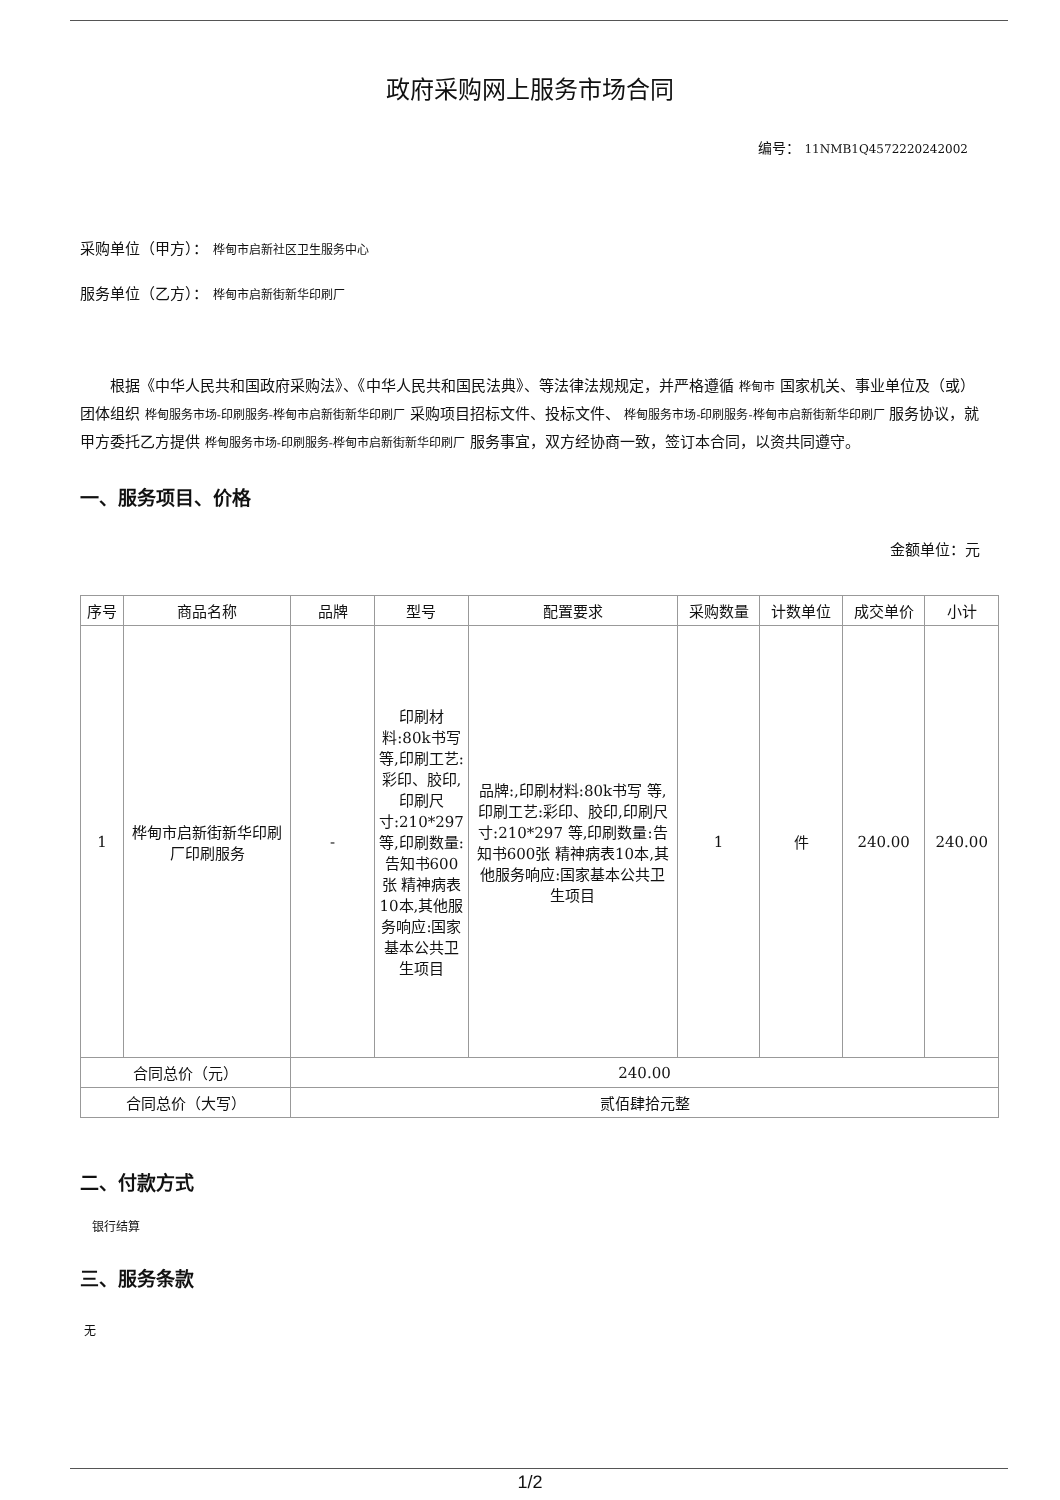政府采购网上服务市场合同
编号： 11NMB1Q4572220242002
采购单位（甲方）： 桦甸市启新社区卫生服务中心
服务单位（乙方）： 桦甸市启新街新华印刷厂
根据《中华人民共和国政府采购法》、《中华人民共和国民法典》、等法律法规规定，并严格遵循 桦甸市 国家机关、事业单位及（或）团体组织 桦甸服务市场-印刷服务-桦甸市启新街新华印刷厂 采购项目招标文件、投标文件、 桦甸服务市场-印刷服务-桦甸市启新街新华印刷厂 服务协议，就甲方委托乙方提供 桦甸服务市场-印刷服务-桦甸市启新街新华印刷厂 服务事宜，双方经协商一致，签订本合同，以资共同遵守。
一、服务项目、价格
金额单位：元
| 序号 | 商品名称 | 品牌 | 型号 | 配置要求 | 采购数量 | 计数单位 | 成交单价 | 小计 |
| --- | --- | --- | --- | --- | --- | --- | --- | --- |
| 1 | 桦甸市启新街新华印刷厂印刷服务 | - | 印刷材料:80k书写 等,印刷工艺:彩印、胶印,印刷尺寸:210*297 等,印刷数量:告知书600张 精神病表10本,其他服务响应:国家基本公共卫生项目 | 品牌:,印刷材料:80k书写 等,印刷工艺:彩印、胶印,印刷尺寸:210*297 等,印刷数量:告知书600张 精神病表10本,其他服务响应:国家基本公共卫生项目 | 1 | 件 | 240.00 | 240.00 |
| 合同总价（元） | | 240.00 | | | | | | |
| 合同总价（大写） | | 贰佰肆拾元整 | | | | | | |
二、付款方式
银行结算
三、服务条款
无
1/2